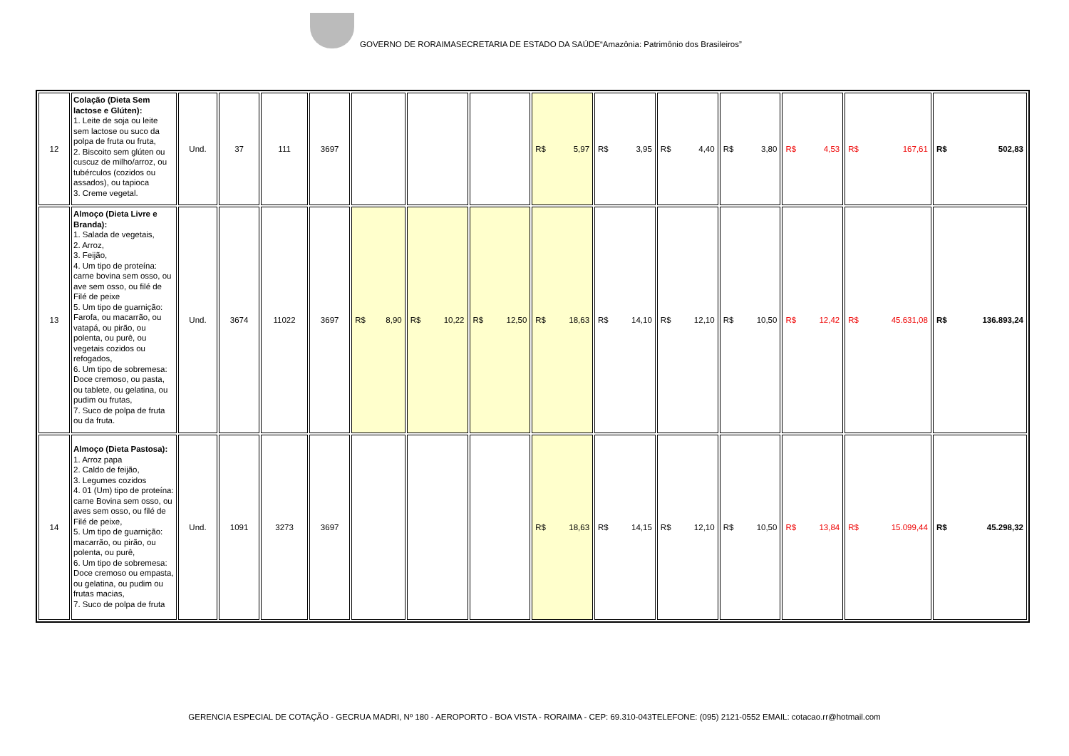GOVERNO DE RORAIMASECRETARIA DE ESTADO DA SAÚDE“Amazônia: Patrimônio dos Brasileiros”
| 12 | Colação (Dieta Sem lactose e Glúten): 1. Leite de soja ou leite sem lactose ou suco da polpa de fruta ou fruta, 2. Biscoito sem glúten ou cuscuz de milho/arroz, ou tubérculos (cozidos ou assados), ou tapioca 3. Creme vegetal. | Und. | 37 | 111 | 3697 | | | | R$ 5,97 | R$ 3,95 | R$ 4,40 | R$ 3,80 | R$ 4,53 | R$ 167,61 | R$ 502,83 |
| 13 | Almoço (Dieta Livre e Branda): 1. Salada de vegetais, 2. Arroz, 3. Feijão, 4. Um tipo de proteína: carne bovina sem osso, ou ave sem osso, ou filé de Filé de peixe 5. Um tipo de guarnição: Farofa, ou macarrão, ou vatapá, ou pirão, ou polenta, ou purê, ou vegetais cozidos ou refogados, 6. Um tipo de sobremesa: Doce cremoso, ou pasta, ou tablete, ou gelatina, ou pudim ou frutas, 7. Suco de polpa de fruta ou da fruta. | Und. | 3674 | 11022 | 3697 | R$ 8,90 | R$ 10,22 | R$ 12,50 | R$ 18,63 | R$ 14,10 | R$ 12,10 | R$ 10,50 | R$ 12,42 | R$ 45.631,08 | R$ 136.893,24 |
| 14 | Almoço (Dieta Pastosa): 1. Arroz papa 2. Caldo de feijão, 3. Legumes cozidos 4. 01 (Um) tipo de proteína: carne Bovina sem osso, ou aves sem osso, ou filé de Filé de peixe, 5. Um tipo de guarnição: macarrão, ou pirão, ou polenta, ou purê, 6. Um tipo de sobremesa: Doce cremoso ou empasta, ou gelatina, ou pudim ou frutas macias, 7. Suco de polpa de fruta | Und. | 1091 | 3273 | 3697 | | | | R$ 18,63 | R$ 14,15 | R$ 12,10 | R$ 10,50 | R$ 13,84 | R$ 15.099,44 | R$ 45.298,32 |
GERENCIA ESPECIAL DE COTAÇÃO - GECRUA MADRI, Nº 180 - AEROPORTO - BOA VISTA - RORAIMA - CEP: 69.310-043TELEFONE: (095) 2121-0552 EMAIL: cotacao.rr@hotmail.com